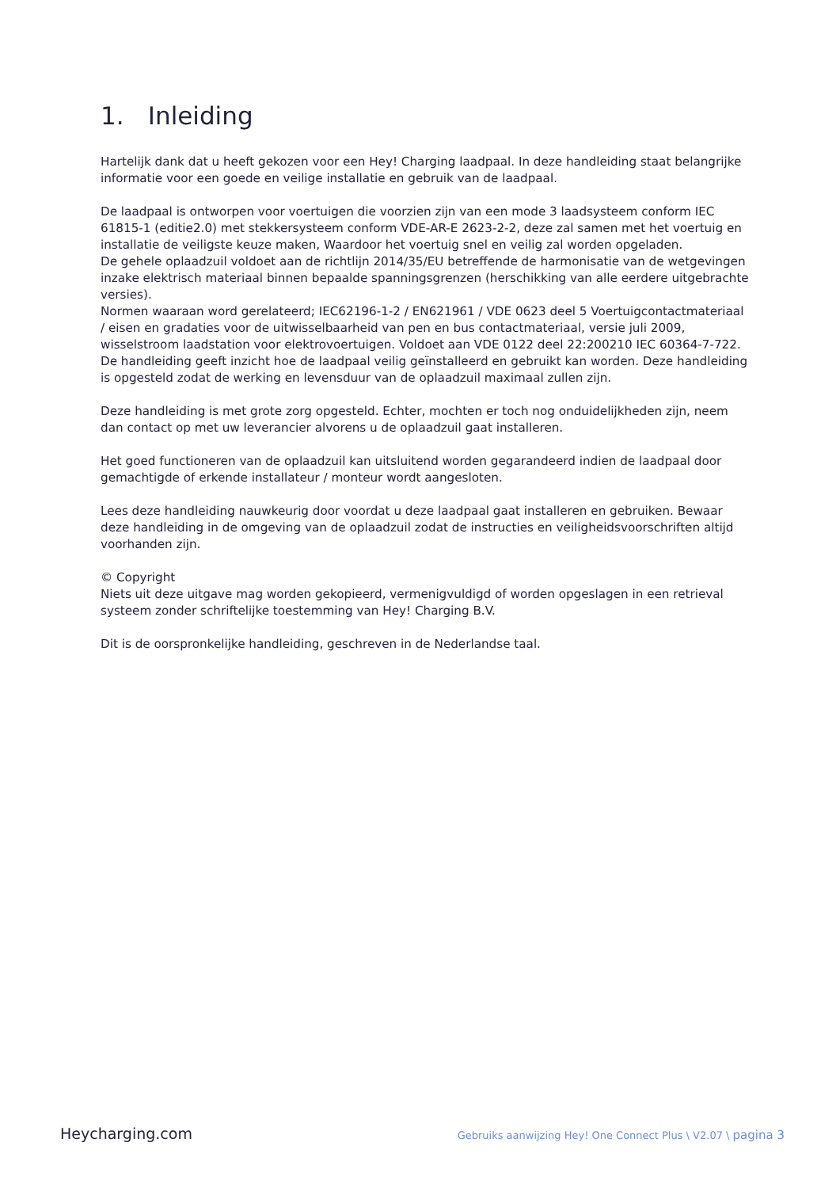1. Inleiding
Hartelijk dank dat u heeft gekozen voor een Hey! Charging laadpaal. In deze handleiding staat belangrijke informatie voor een goede en veilige installatie en gebruik van de laadpaal.
De laadpaal is ontworpen voor voertuigen die voorzien zijn van een mode 3 laadsysteem conform IEC 61815-1 (editie2.0) met stekkersysteem conform VDE-AR-E 2623-2-2, deze zal samen met het voertuig en installatie de veiligste keuze maken, Waardoor het voertuig snel en veilig zal worden opgeladen.
De gehele oplaadzuil voldoet aan de richtlijn 2014/35/EU betreffende de harmonisatie van de wetgevingen inzake elektrisch materiaal binnen bepaalde spanningsgrenzen (herschikking van alle eerdere uitgebrachte versies).
Normen waaraan word gerelateerd; IEC62196-1-2 / EN621961 / VDE 0623 deel 5 Voertuigcontactmateriaal / eisen en gradaties voor de uitwisselbaarheid van pen en bus contactmateriaal, versie juli 2009, wisselstroom laadstation voor elektrovoertuigen. Voldoet aan VDE 0122 deel 22:200210 IEC 60364-7-722.
De handleiding geeft inzicht hoe de laadpaal veilig geïnstalleerd en gebruikt kan worden. Deze handleiding is opgesteld zodat de werking en levensduur van de oplaadzuil maximaal zullen zijn.
Deze handleiding is met grote zorg opgesteld. Echter, mochten er toch nog onduidelijkheden zijn, neem dan contact op met uw leverancier alvorens u de oplaadzuil gaat installeren.
Het goed functioneren van de oplaadzuil kan uitsluitend worden gegarandeerd indien de laadpaal door gemachtigde of erkende installateur / monteur wordt aangesloten.
Lees deze handleiding nauwkeurig door voordat u deze laadpaal gaat installeren en gebruiken. Bewaar deze handleiding in de omgeving van de oplaadzuil zodat de instructies en veiligheidsvoorschriften altijd voorhanden zijn.
© Copyright
Niets uit deze uitgave mag worden gekopieerd, vermenigvuldigd of worden opgeslagen in een retrieval systeem zonder schriftelijke toestemming van Hey! Charging B.V.
Dit is de oorspronkelijke handleiding, geschreven in de Nederlandse taal.
Heycharging.com
Gebruiks aanwijzing Hey! One Connect Plus \ V2.07 \ pagina 3